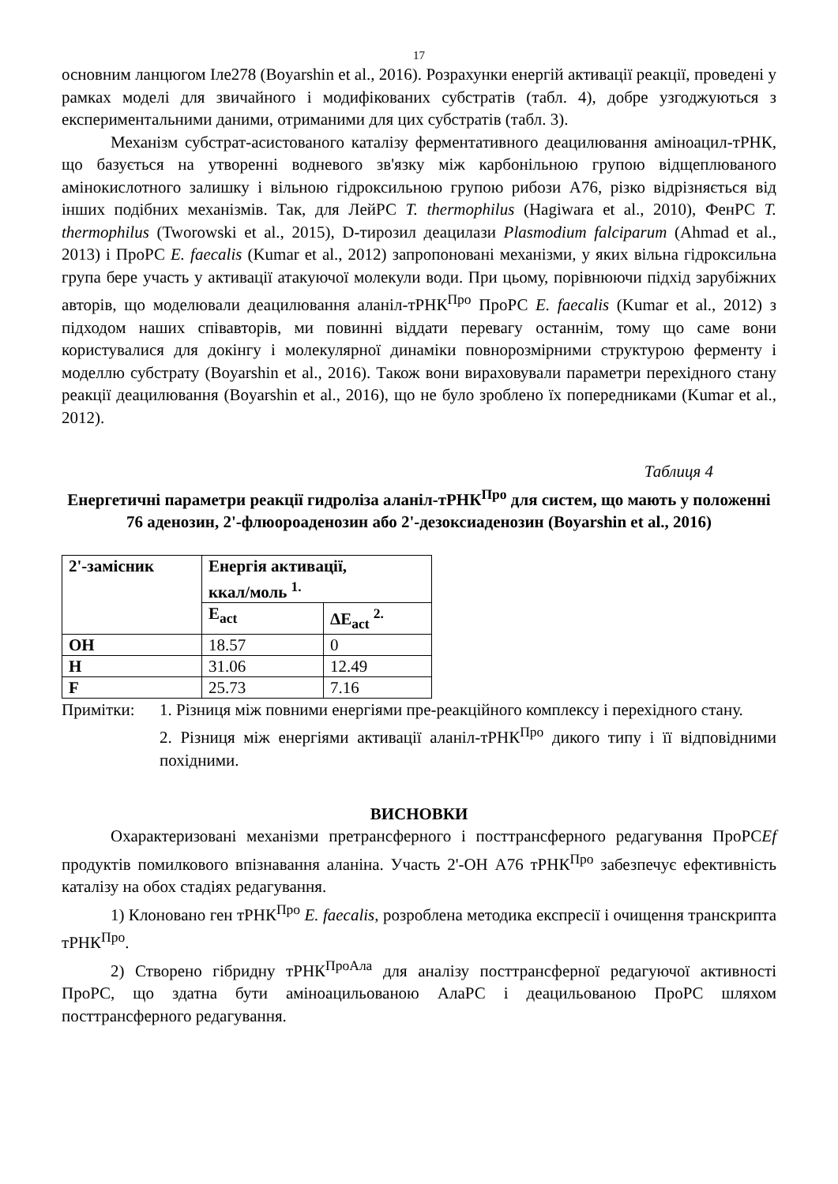17
основним ланцюгом Іле278 (Boyarshin et al., 2016). Розрахунки енергій активації реакції, проведені у рамках моделі для звичайного і модифікованих субстратів (табл. 4), добре узгоджуються з експериментальними даними, отриманими для цих субстратів (табл. 3).
Механізм субстрат-асистованого каталізу ферментативного деацилювання аміноацил-тРНК, що базується на утворенні водневого зв'язку між карбонільною групою відщеплюваного амінокислотного залишку і вільною гідроксильною групою рибози А76, різко відрізняється від інших подібних механізмів. Так, для ЛейРС T. thermophilus (Hagiwara et al., 2010), ФенРС T. thermophilus (Tworowski et al., 2015), D-тирозил деацилази Plasmodium falciparum (Ahmad et al., 2013) і ПроРС E. faecalis (Kumar et al., 2012) запропоновані механізми, у яких вільна гідроксильна група бере участь у активації атакуючої молекули води. При цьому, порівнюючи підхід зарубіжних авторів, що моделювали деацилювання аланіл-тРНК<sup>Про</sup> ПроРС E. faecalis (Kumar et al., 2012) з підходом наших співавторів, ми повинні віддати перевагу останнім, тому що саме вони користувалися для докінгу і молекулярної динаміки повнорозмірними структурою ферменту і моделлю субстрату (Boyarshin et al., 2016). Також вони вираховували параметри перехідного стану реакції деацилювання (Boyarshin et al., 2016), що не було зроблено їх попередниками (Kumar et al., 2012).
Таблиця 4
Енергетичні параметри реакції гидроліза аланіл-тРНК<sup>Про</sup> для систем, що мають у положенні 76 аденозин, 2'-флюороаденозин або 2'-дезоксиаденозин (Boyarshin et al., 2016)
| 2'-замісник | Енергія активації, ккал/моль <sup>1.</sup> | |
| --- | --- | --- |
| | E<sub>act</sub> | ΔE<sub>act</sub> <sup>2.</sup> |
| OH | 18.57 | 0 |
| H | 31.06 | 12.49 |
| F | 25.73 | 7.16 |
Примітки: 1. Різниця між повними енергіями пре-реакційного комплексу і перехідного стану.
2. Різниця між енергіями активації аланіл-тРНК<sup>Про</sup> дикого типу і її відповідними похідними.
ВИСНОВКИ
Охарактеризовані механізми претрансферного і посттрансферного редагування ПроРСEf продуктів помилкового впізнавання аланіна. Участь 2'-OH А76 тРНК<sup>Про</sup> забезпечує ефективність каталізу на обох стадіях редагування.
1) Клоновано ген тРНК<sup>Про</sup> E. faecalis, розроблена методика експресії і очищення транскрипта тРНК<sup>Про</sup>.
2) Створено гібридну тРНК<sup>ПроАла</sup> для аналізу посттрансферної редагуючої активності ПроРС, що здатна бути аміноацильованою АлаРС і деацильованою ПроРС шляхом посттрансферного редагування.